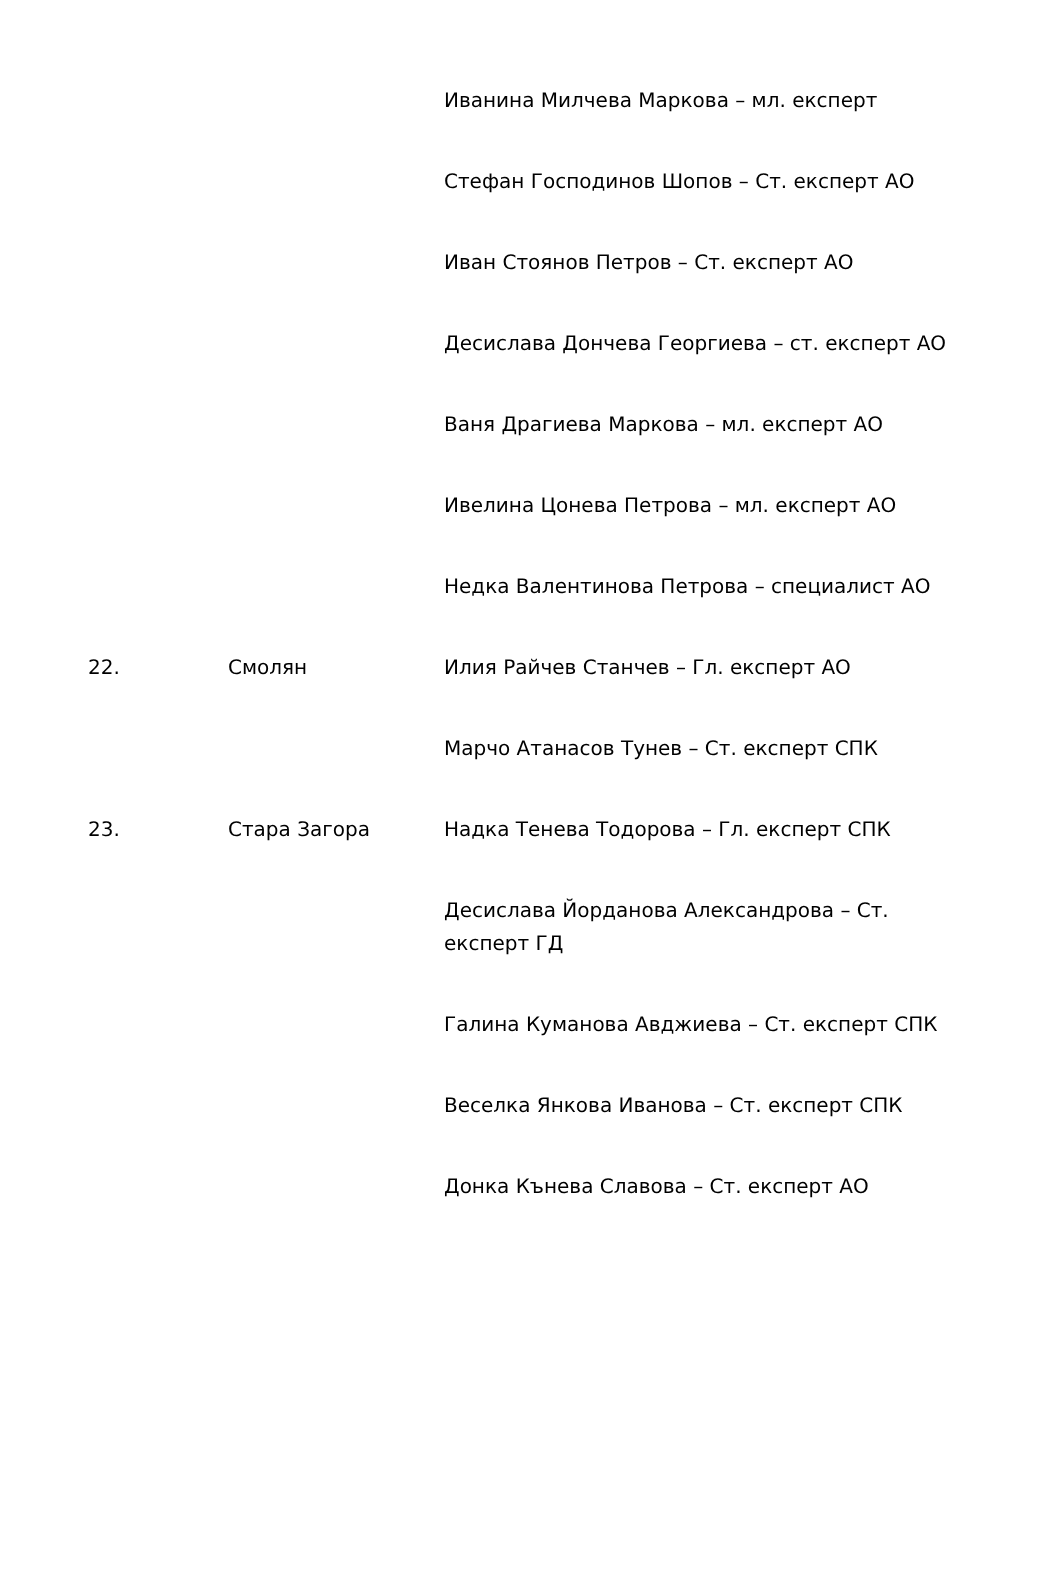| | | Иванина Милчева Маркова – мл. експерт |
| | | Стефан Господинов Шопов – Ст. експерт АО |
| | | Иван Стоянов Петров – Ст. експерт АО |
| | | Десислава Дончева Георгиева – ст. експерт АО |
| | | Ваня Драгиева Маркова – мл. експерт АО |
| | | Ивелина Цонева Петрова – мл. експерт АО |
| | | Недка Валентинова Петрова – специалист АО |
| 22. | Смолян | Илия Райчев Станчев – Гл. експерт АО |
| | | Марчо Атанасов Тунев – Ст. експерт СПК |
| 23. | Стара Загора | Надка Тенева Тодорова – Гл. експерт СПК |
| | | Десислава Йорданова Александрова – Ст. експерт ГД |
| | | Галина Куманова Авджиева – Ст. експерт СПК |
| | | Веселка Янкова Иванова – Ст. експерт СПК |
| | | Донка Кънева Славова – Ст. експерт АО |